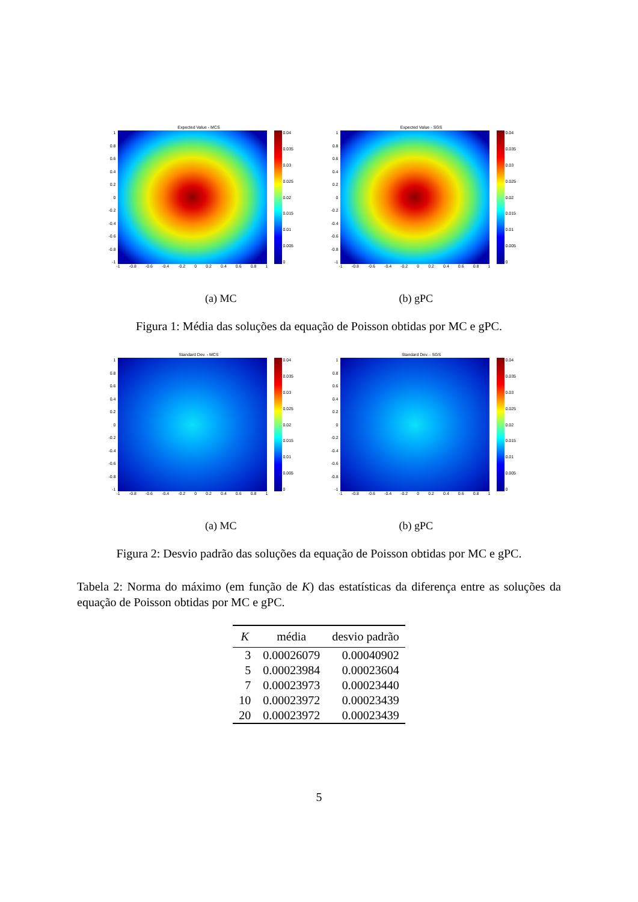Expected Value - MCS
1
0.8
0.6
0.4
0.2
0
-0.2
-0.4
-0.6
-0.8
-1
0.04
0.035
0.03
0.025
0.02
0.015
0.01
0.005
0
-1 -0.8 -0.6 -0.4 -0.2 0 0.2 0.4 0.6 0.8 1
Expected Value - SGS
1
0.8
0.6
0.4
0.2
0
-0.2
-0.4
-0.6
-0.8
-1
0.04
0.035
0.03
0.025
0.02
0.015
0.01
0.005
0
-1 -0.8 -0.6 -0.4 -0.2 0 0.2 0.4 0.6 0.8 1
(a) MC (b) gPC
Figura 1: Média das soluções da equação de Poisson obtidas por MC e gPC.
Standard Dev. - MCS
1
0.8
0.6
0.4
0.2
0
-0.2
-0.4
-0.6
-0.8
-1
0.04
0.035
0.03
0.025
0.02
0.015
0.01
0.005
0
-1 -0.8 -0.6 -0.4 -0.2 0 0.2 0.4 0.6 0.8 1
Standard Dev. - SGS
1
0.8
0.6
0.4
0.2
0
-0.2
-0.4
-0.6
-0.8
-1
0.04
0.035
0.03
0.025
0.02
0.015
0.01
0.005
0
-1 -0.8 -0.6 -0.4 -0.2 0 0.2 0.4 0.6 0.8 1
(a) MC (b) gPC
Figura 2: Desvio padrão das soluções da equação de Poisson obtidas por MC e gPC.
Tabela 2: Norma do máximo (em função de K) das estatísticas da diferença entre as soluções da equação de Poisson obtidas por MC e gPC.
| K | média | desvio padrão |
| --- | --- | --- |
| 3 | 0.00026079 | 0.00040902 |
| 5 | 0.00023984 | 0.00023604 |
| 7 | 0.00023973 | 0.00023440 |
| 10 | 0.00023972 | 0.00023439 |
| 20 | 0.00023972 | 0.00023439 |
5